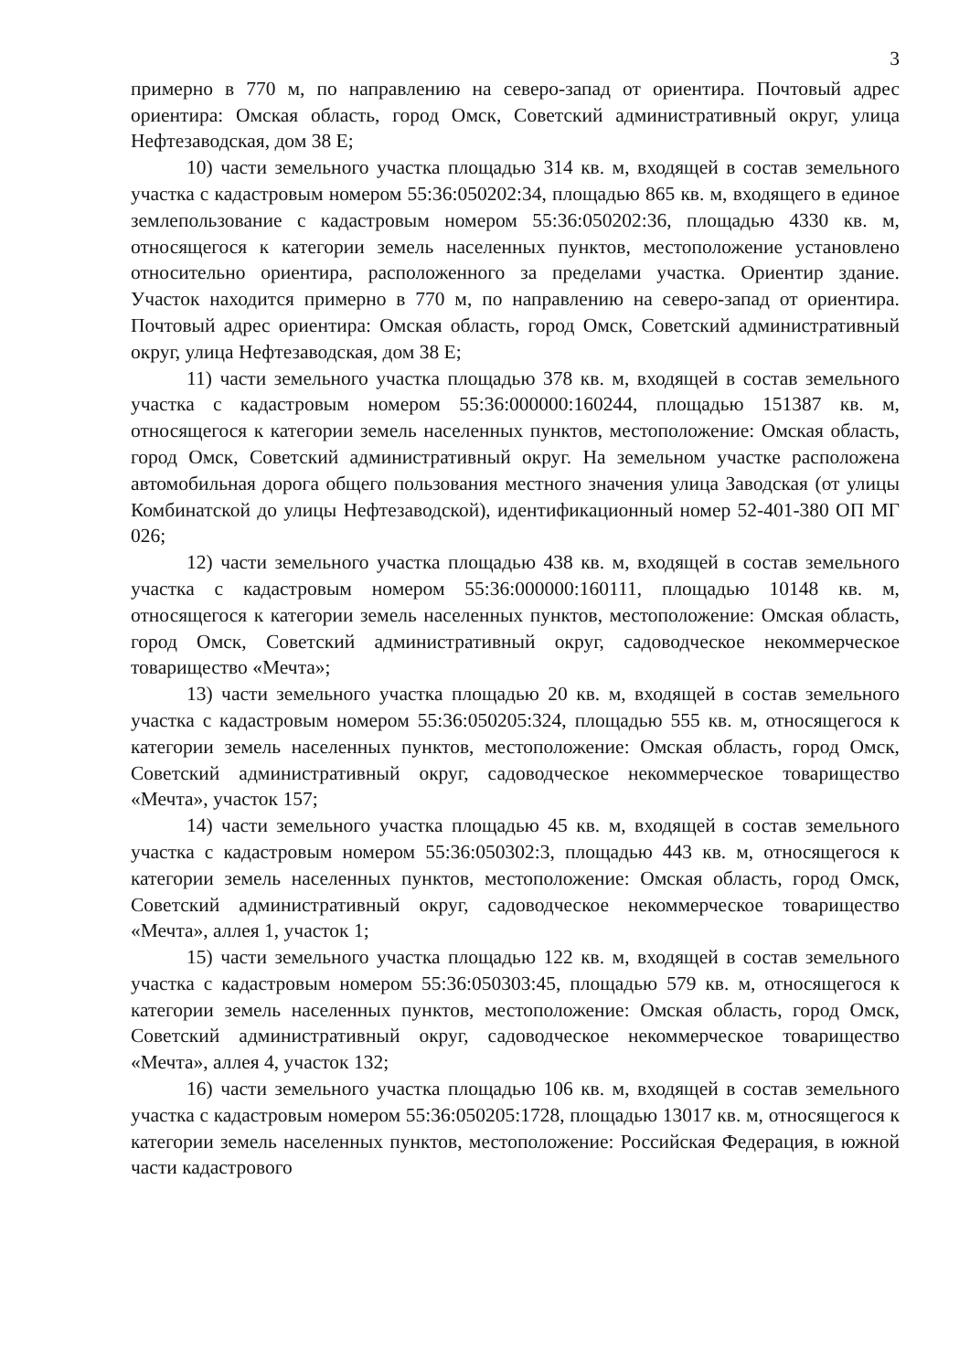3
примерно в 770 м, по направлению на северо-запад от ориентира. Почтовый адрес ориентира: Омская область, город Омск, Советский административный округ, улица Нефтезаводская, дом 38 Е;
10) части земельного участка площадью 314 кв. м, входящей в состав земельного участка с кадастровым номером 55:36:050202:34, площадью 865 кв. м, входящего в единое землепользование с кадастровым номером 55:36:050202:36, площадью 4330 кв. м, относящегося к категории земель населенных пунктов, местоположение установлено относительно ориентира, расположенного за пределами участка. Ориентир здание. Участок находится примерно в 770 м, по направлению на северо-запад от ориентира. Почтовый адрес ориентира: Омская область, город Омск, Советский административный округ, улица Нефтезаводская, дом 38 Е;
11) части земельного участка площадью 378 кв. м, входящей в состав земельного участка с кадастровым номером 55:36:000000:160244, площадью 151387 кв. м, относящегося к категории земель населенных пунктов, местоположение: Омская область, город Омск, Советский административный округ. На земельном участке расположена автомобильная дорога общего пользования местного значения улица Заводская (от улицы Комбинатской до улицы Нефтезаводской), идентификационный номер 52-401-380 ОП МГ 026;
12) части земельного участка площадью 438 кв. м, входящей в состав земельного участка с кадастровым номером 55:36:000000:160111, площадью 10148 кв. м, относящегося к категории земель населенных пунктов, местоположение: Омская область, город Омск, Советский административный округ, садоводческое некоммерческое товарищество «Мечта»;
13) части земельного участка площадью 20 кв. м, входящей в состав земельного участка с кадастровым номером 55:36:050205:324, площадью 555 кв. м, относящегося к категории земель населенных пунктов, местоположение: Омская область, город Омск, Советский административный округ, садоводческое некоммерческое товарищество «Мечта», участок 157;
14) части земельного участка площадью 45 кв. м, входящей в состав земельного участка с кадастровым номером 55:36:050302:3, площадью 443 кв. м, относящегося к категории земель населенных пунктов, местоположение: Омская область, город Омск, Советский административный округ, садоводческое некоммерческое товарищество «Мечта», аллея 1, участок 1;
15) части земельного участка площадью 122 кв. м, входящей в состав земельного участка с кадастровым номером 55:36:050303:45, площадью 579 кв. м, относящегося к категории земель населенных пунктов, местоположение: Омская область, город Омск, Советский административный округ, садоводческое некоммерческое товарищество «Мечта», аллея 4, участок 132;
16) части земельного участка площадью 106 кв. м, входящей в состав земельного участка с кадастровым номером 55:36:050205:1728, площадью 13017 кв. м, относящегося к категории земель населенных пунктов, местоположение: Российская Федерация, в южной части кадастрового